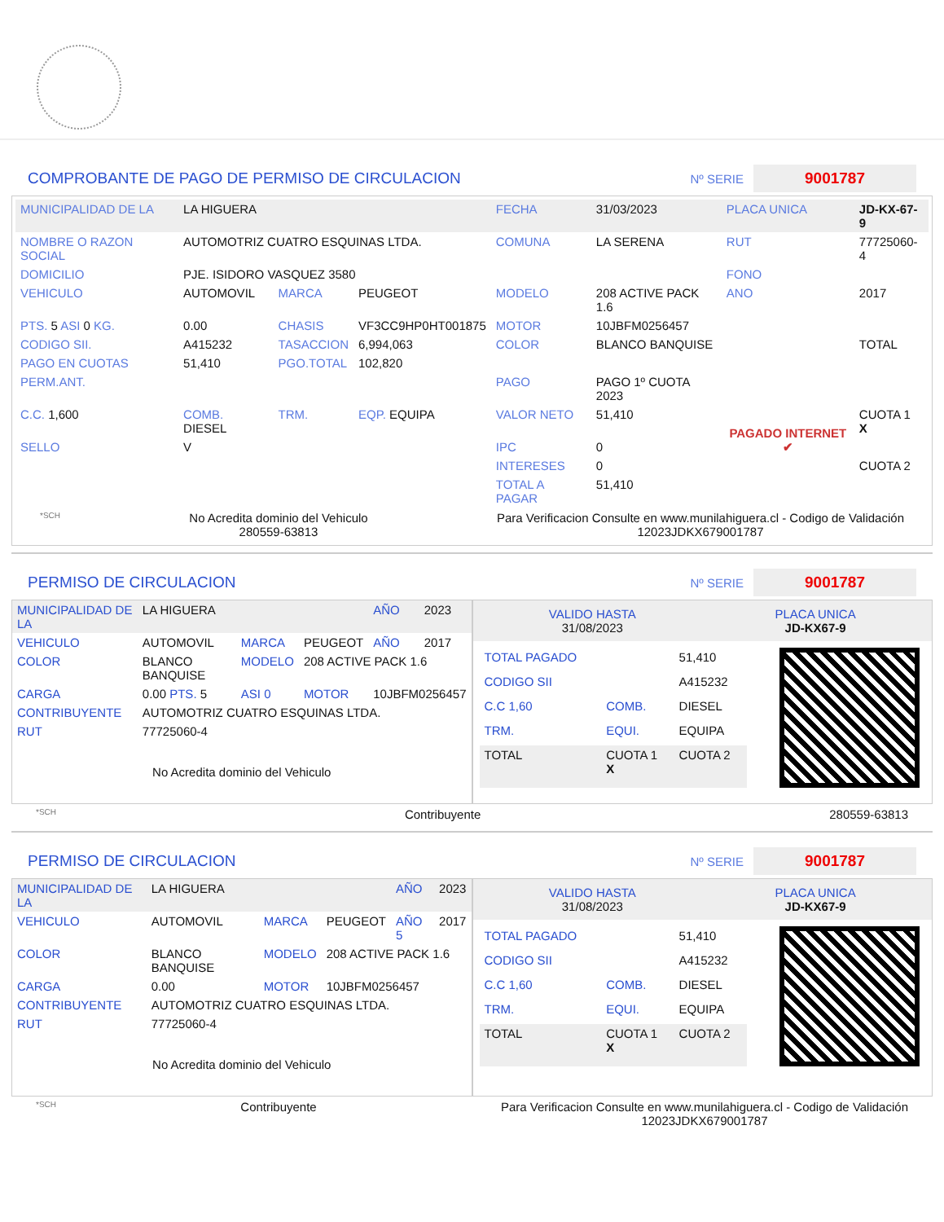COMPROBANTE DE PAGO DE PERMISO DE CIRCULACION
Nº SERIE 9001787
| MUNICIPALIDAD DE LA | LA HIGUERA | | | FECHA | 31/03/2023 | PLACA UNICA | JD-KX-67-9 |
| NOMBRE O RAZON SOCIAL | AUTOMOTRIZ CUATRO ESQUINAS LTDA. | | | COMUNA | LA SERENA | RUT | 77725060-4 |
| DOMICILIO | PJE. ISIDORO VASQUEZ 3580 | | | | | FONO | |
| VEHICULO | AUTOMOVIL | MARCA | PEUGEOT | MODELO | 208 ACTIVE PACK 1.6 | ANO | 2017 |
| PTS. 5 ASI 0 KG. | 0.00 | CHASIS | VF3CC9HP0HT001875 | MOTOR | 10JBFM0256457 | | |
| CODIGO SII. | A415232 | TASACCION | 6,994,063 | COLOR | BLANCO BANQUISE | | TOTAL |
| PAGO EN CUOTAS | 51,410 | PGO.TOTAL | 102,820 | | | | |
| PERM.ANT. | | | | PAGO | PAGO 1º CUOTA 2023 | PAGADO INTERNET ✔ | |
| C.C. 1,600 | COMB. DIESEL | TRM. | EQP. EQUIPA | VALOR NETO | 51,410 | | CUOTA 1 X |
| SELLO | V | | | IPC | 0 | | |
| | | | | INTERESES | 0 | | CUOTA 2 |
| | | | | TOTAL A PAGAR | 51,410 | | |
*SCH No Acredita dominio del Vehiculo
280559-63813 Para Verificacion Consulte en www.munilahiguera.cl - Codigo de Validación
12023JDKX679001787
PERMISO DE CIRCULACION
Nº SERIE 9001787
| MUNICIPALIDAD DE LA | LA HIGUERA | | | AÑO | 2023 |
| VEHICULO | AUTOMOVIL | MARCA | PEUGEOT | AÑO | 2017 |
| COLOR | BLANCO BANQUISE | MODELO | 208 ACTIVE PACK 1.6 | | |
| CARGA | 0.00 PTS. 5 | ASI 0 | MOTOR | 10JBFM0256457 | |
| CONTRIBUYENTE | AUTOMOTRIZ CUATRO ESQUINAS LTDA. | | | | |
| RUT | 77725060-4 | | | | |
| No Acredita dominio del Vehiculo | | | | | |
VALIDO HASTA
31/08/2023 PLACA UNICA
JD-KX67-9
| TOTAL PAGADO | | 51,410 |
| CODIGO SII | | A415232 |
| C.C 1,60 | COMB. | DIESEL |
| TRM. | EQUI. | EQUIPA |
| TOTAL | CUOTA 1 X | CUOTA 2 |
*SCH Contribuyente 280559-63813
PERMISO DE CIRCULACION
Nº SERIE 9001787
| MUNICIPALIDAD DE LA | LA HIGUERA | | | AÑO | 2023 |
| VEHICULO | AUTOMOVIL | MARCA | PEUGEOT | AÑO 5 | 2017 |
| COLOR | BLANCO BANQUISE | MODELO | 208 ACTIVE PACK 1.6 | | |
| CARGA | 0.00 | MOTOR | 10JBFM0256457 | | |
| CONTRIBUYENTE | AUTOMOTRIZ CUATRO ESQUINAS LTDA. | | | | |
| RUT | 77725060-4 | | | | |
| No Acredita dominio del Vehiculo | | | | | |
VALIDO HASTA
31/08/2023 PLACA UNICA
JD-KX67-9
| TOTAL PAGADO | | 51,410 |
| CODIGO SII | | A415232 |
| C.C 1,60 | COMB. | DIESEL |
| TRM. | EQUI. | EQUIPA |
| TOTAL | CUOTA 1 X | CUOTA 2 |
*SCH Contribuyente Para Verificacion Consulte en www.munilahiguera.cl - Codigo de Validación
12023JDKX679001787